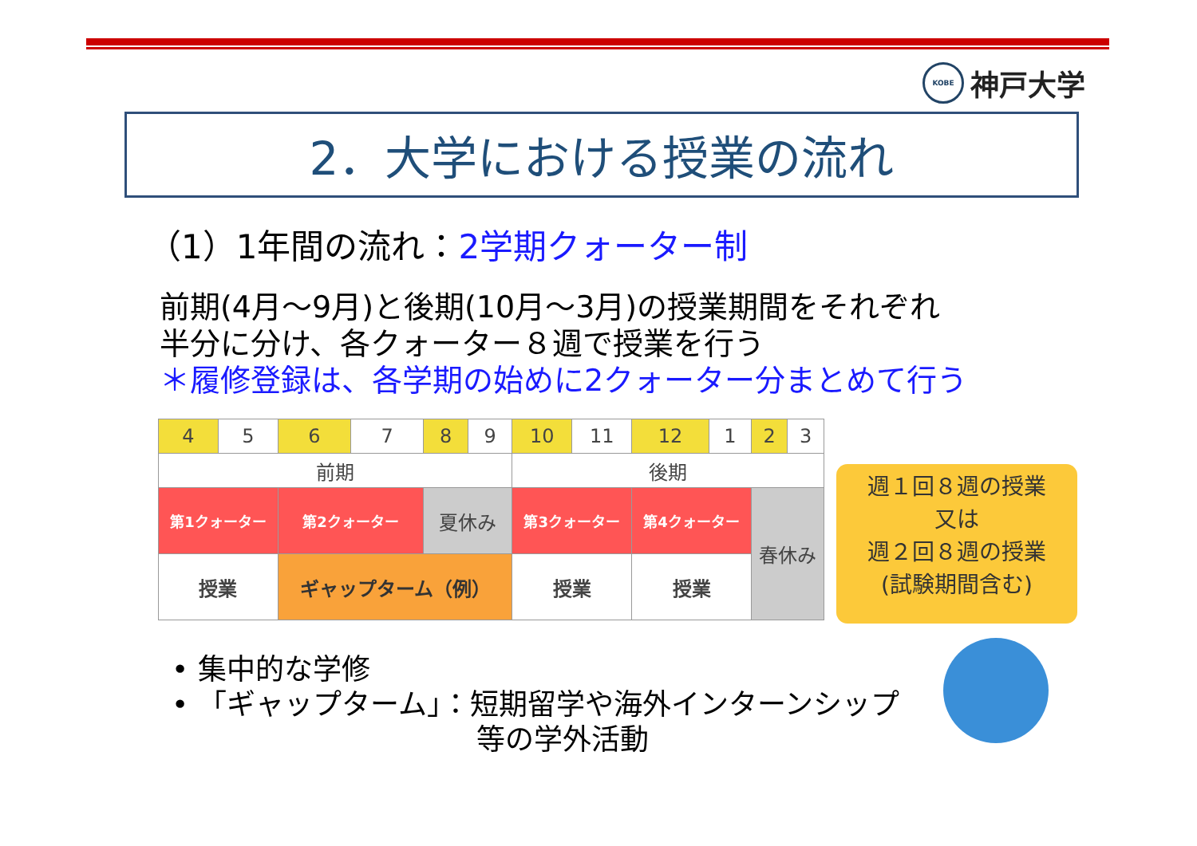KOBE
神戸大学
2．大学における授業の流れ
（1）1年間の流れ：2学期クォーター制
前期(4月～9月)と後期(10月～3月)の授業期間をそれぞれ
半分に分け、各クォーター８週で授業を行う
＊履修登録は、各学期の始めに2クォーター分まとめて行う
| 4 | 5 | 6 | 7 | 8 | 9 | 10 | 11 | 12 | 1 | 2 | 3 |
| 前期 | | | | | | 後期 | | | | | |
| 第1クォーター | | 第2クォーター | | 夏休み | | 第3クォーター | | 第4クォーター | | 春休み | |
| 授業 | | ギャップターム（例） | | | | 授業 | | 授業 | | | |
週１回８週の授業
又は
週２回８週の授業
(試験期間含む)
• 集中的な学修
• 「ギャップターム」：短期留学や海外インターンシップ
等の学外活動